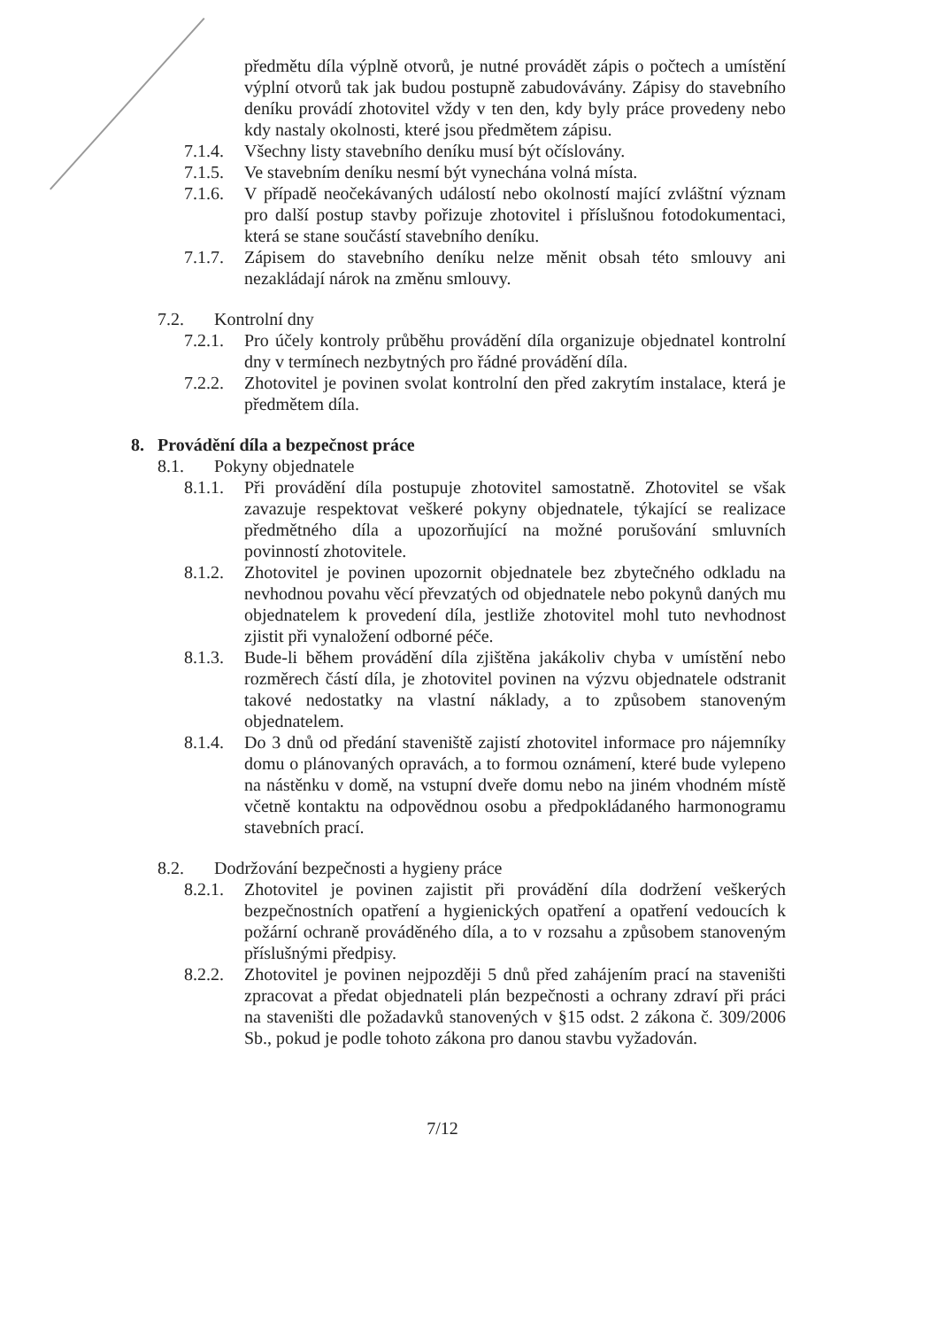předmětu díla výplně otvorů, je nutné provádět zápis o počtech a umístění výplní otvorů tak jak budou postupně zabudovávány. Zápisy do stavebního deníku provádí zhotovitel vždy v ten den, kdy byly práce provedeny nebo kdy nastaly okolnosti, které jsou předmětem zápisu.
7.1.4.
Všechny listy stavebního deníku musí být očíslovány.
7.1.5.
Ve stavebním deníku nesmí být vynechána volná místa.
7.1.6.
V případě neočekávaných událostí nebo okolností mající zvláštní význam pro další postup stavby pořizuje zhotovitel i příslušnou fotodokumentaci, která se stane součástí stavebního deníku.
7.1.7.
Zápisem do stavebního deníku nelze měnit obsah této smlouvy ani nezakládají nárok na změnu smlouvy.
7.2. Kontrolní dny
7.2.1.
Pro účely kontroly průběhu provádění díla organizuje objednatel kontrolní dny v termínech nezbytných pro řádné provádění díla.
7.2.2.
Zhotovitel je povinen svolat kontrolní den před zakrytím instalace, která je předmětem díla.
8. Provádění díla a bezpečnost práce
8.1. Pokyny objednatele
8.1.1.
Při provádění díla postupuje zhotovitel samostatně. Zhotovitel se však zavazuje respektovat veškeré pokyny objednatele, týkající se realizace předmětného díla a upozorňující na možné porušování smluvních povinností zhotovitele.
8.1.2.
Zhotovitel je povinen upozornit objednatele bez zbytečného odkladu na nevhodnou povahu věcí převzatých od objednatele nebo pokynů daných mu objednatelem k provedení díla, jestliže zhotovitel mohl tuto nevhodnost zjistit při vynaložení odborné péče.
8.1.3.
Bude-li během provádění díla zjištěna jakákoliv chyba v umístění nebo rozměrech částí díla, je zhotovitel povinen na výzvu objednatele odstranit takové nedostatky na vlastní náklady, a to způsobem stanoveným objednatelem.
8.1.4.
Do 3 dnů od předání staveniště zajistí zhotovitel informace pro nájemníky domu o plánovaných opravách, a to formou oznámení, které bude vylepeno na nástěnku v domě, na vstupní dveře domu nebo na jiném vhodném místě včetně kontaktu na odpovědnou osobu a předpokládaného harmonogramu stavebních prací.
8.2. Dodržování bezpečnosti a hygieny práce
8.2.1.
Zhotovitel je povinen zajistit při provádění díla dodržení veškerých bezpečnostních opatření a hygienických opatření a opatření vedoucích k požární ochraně prováděného díla, a to v rozsahu a způsobem stanoveným příslušnými předpisy.
8.2.2.
Zhotovitel je povinen nejpozději 5 dnů před zahájením prací na staveništi zpracovat a předat objednateli plán bezpečnosti a ochrany zdraví při práci na staveništi dle požadavků stanovených v §15 odst. 2 zákona č. 309/2006 Sb., pokud je podle tohoto zákona pro danou stavbu vyžadován.
7/12